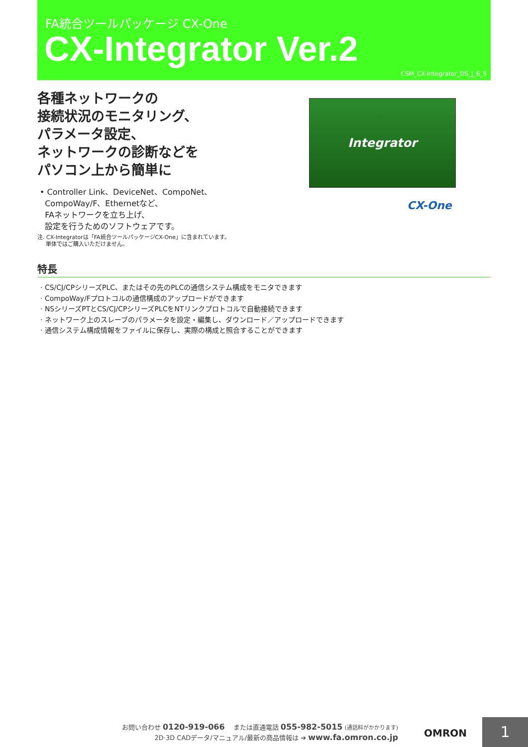FA統合ツールパッケージ CX-One
CX-Integrator Ver.2
CSM_CX-Integrator_DS_J_6_5
各種ネットワークの
接続状況のモニタリング、
パラメータ設定、
ネットワークの診断などを
パソコン上から簡単に
• Controller Link、DeviceNet、CompoNet、
CompoWay/F、Ethernetなど、
FAネットワークを立ち上げ、
設定を行うためのソフトウェアです。
注. CX-Integratorは「FA統合ツールパッケージCX-One」に含まれています。
単体ではご購入いただけません。
Integrator
CX-One
特長
· CS/CJ/CPシリーズPLC、またはその先のPLCの通信システム構成をモニタできます
· CompoWay/Fプロトコルの通信構成のアップロードができます
· NSシリーズPTとCS/CJ/CPシリーズPLCをNTリンクプロトコルで自動接続できます
· ネットワーク上のスレーブのパラメータを設定・編集し、ダウンロード／アップロードできます
· 通信システム構成情報をファイルに保存し、実際の構成と照合することができます
お問い合わせ 0120-919-066 　または直通電話 055-982-5015 (通話料がかかります)
2D·3D CADデータ/マニュアル/最新の商品情報は ➔ www.fa.omron.co.jp
OMRON 1